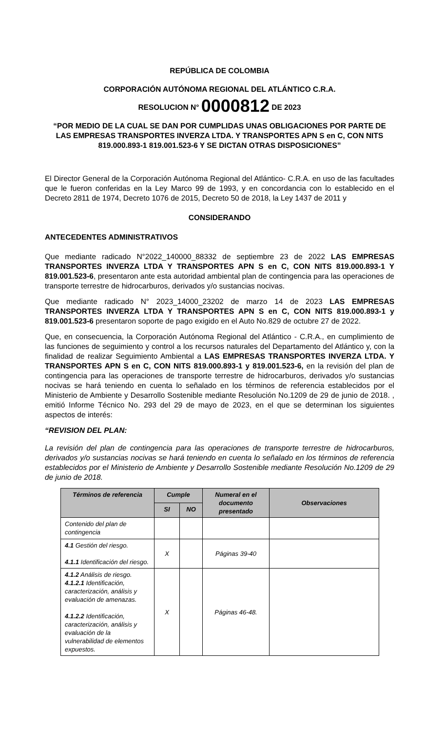REPÚBLICA DE COLOMBIA
CORPORACIÓN AUTÓNOMA REGIONAL DEL ATLÁNTICO C.R.A.
RESOLUCION N° 0000812 DE 2023
“POR MEDIO DE LA CUAL SE DAN POR CUMPLIDAS UNAS OBLIGACIONES POR PARTE DE LAS EMPRESAS TRANSPORTES INVERZA LTDA. Y TRANSPORTES APN S en C, CON NITS 819.000.893-1 819.001.523-6 Y SE DICTAN OTRAS DISPOSICIONES”
El Director General de la Corporación Autónoma Regional del Atlántico- C.R.A. en uso de las facultades que le fueron conferidas en la Ley Marco 99 de 1993, y en concordancia con lo establecido en el Decreto 2811 de 1974, Decreto 1076 de 2015, Decreto 50 de 2018, la Ley 1437 de 2011 y
CONSIDERANDO
ANTECEDENTES ADMINISTRATIVOS
Que mediante radicado N°2022_140000_88332 de septiembre 23 de 2022 LAS EMPRESAS TRANSPORTES INVERZA LTDA Y TRANSPORTES APN S en C, CON NITS 819.000.893-1 Y 819.001.523-6, presentaron ante esta autoridad ambiental plan de contingencia para las operaciones de transporte terrestre de hidrocarburos, derivados y/o sustancias nocivas.
Que mediante radicado N° 2023_14000_23202 de marzo 14 de 2023 LAS EMPRESAS TRANSPORTES INVERZA LTDA Y TRANSPORTES APN S en C, CON NITS 819.000.893-1 y 819.001.523-6 presentaron soporte de pago exigido en el Auto No.829 de octubre 27 de 2022.
Que, en consecuencia, la Corporación Autónoma Regional del Atlántico - C.R.A., en cumplimiento de las funciones de seguimiento y control a los recursos naturales del Departamento del Atlántico y, con la finalidad de realizar Seguimiento Ambiental a LAS EMPRESAS TRANSPORTES INVERZA LTDA. Y TRANSPORTES APN S en C, CON NITS 819.000.893-1 y 819.001.523-6, en la revisión del plan de contingencia para las operaciones de transporte terrestre de hidrocarburos, derivados y/o sustancias nocivas se hará teniendo en cuenta lo señalado en los términos de referencia establecidos por el Ministerio de Ambiente y Desarrollo Sostenible mediante Resolución No.1209 de 29 de junio de 2018. , emitió Informe Técnico No. 293 del 29 de mayo de 2023, en el que se determinan los siguientes aspectos de interés:
“REVISION DEL PLAN:
La revisión del plan de contingencia para las operaciones de transporte terrestre de hidrocarburos, derivados y/o sustancias nocivas se hará teniendo en cuenta lo señalado en los términos de referencia establecidos por el Ministerio de Ambiente y Desarrollo Sostenible mediante Resolución No.1209 de 29 de junio de 2018.
| Términos de referencia | Cumple | | Numeral en el documento presentado | Observaciones |
| --- | --- | --- | --- | --- |
| | SI | NO | | |
| Contenido del plan de contingencia | | | | |
| 4.1 Gestión del riesgo. 4.1.1 Identificación del riesgo. | X | | Páginas 39-40 | |
| 4.1.2 Análisis de riesgo. 4.1.2.1 Identificación, caracterización, análisis y evaluación de amenazas. 4.1.2.2 Identificación, caracterización, análisis y evaluación de la vulnerabilidad de elementos expuestos. | X | | Páginas 46-48. | |